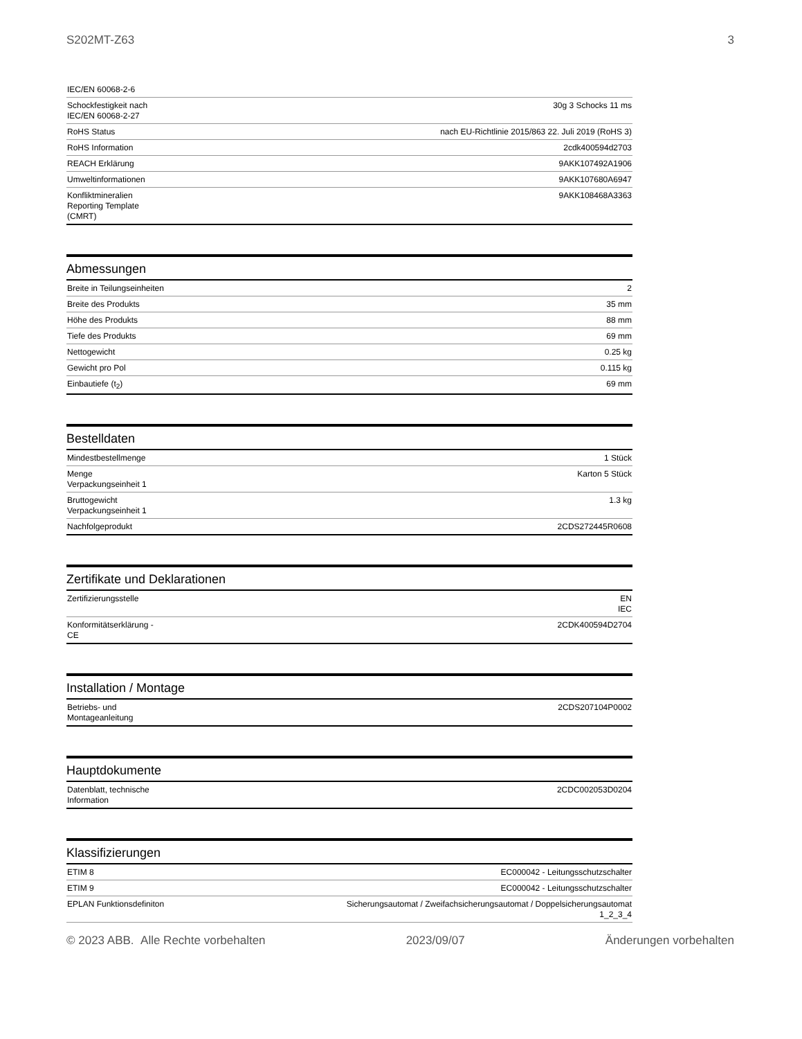S202MT-Z63 3
| IEC/EN 60068-2-6 | |
| Schockfestigkeit nach IEC/EN 60068-2-27 | 30g 3 Schocks 11 ms |
| RoHS Status | nach EU-Richtlinie 2015/863 22. Juli 2019 (RoHS 3) |
| RoHS Information | 2cdk400594d2703 |
| REACH Erklärung | 9AKK107492A1906 |
| Umweltinformationen | 9AKK107680A6947 |
| Konfliktmineralien Reporting Template (CMRT) | 9AKK108468A3363 |
Abmessungen
| Breite in Teilungseinheiten | 2 |
| Breite des Produkts | 35 mm |
| Höhe des Produkts | 88 mm |
| Tiefe des Produkts | 69 mm |
| Nettogewicht | 0.25 kg |
| Gewicht pro Pol | 0.115 kg |
| Einbautiefe (t<sub>2</sub>) | 69 mm |
Bestelldaten
| Mindestbestellmenge | 1 Stück |
| Menge Verpackungseinheit 1 | Karton 5 Stück |
| Bruttogewicht Verpackungseinheit 1 | 1.3 kg |
| Nachfolgeprodukt | 2CDS272445R0608 |
Zertifikate und Deklarationen
| Zertifizierungsstelle | EN IEC |
| Konformitätserklärung - CE | 2CDK400594D2704 |
Installation / Montage
| Betriebs- und Montageanleitung | 2CDS207104P0002 |
Hauptdokumente
| Datenblatt, technische Information | 2CDC002053D0204 |
Klassifizierungen
| ETIM 8 | EC000042 - Leitungsschutzschalter |
| ETIM 9 | EC000042 - Leitungsschutzschalter |
| EPLAN Funktionsdefiniton | Sicherungsautomat / Zweifachsicherungsautomat / Doppelsicherungsautomat 1_2_3_4 |
© 2023 ABB. Alle Rechte vorbehalten 2023/09/07 Änderungen vorbehalten